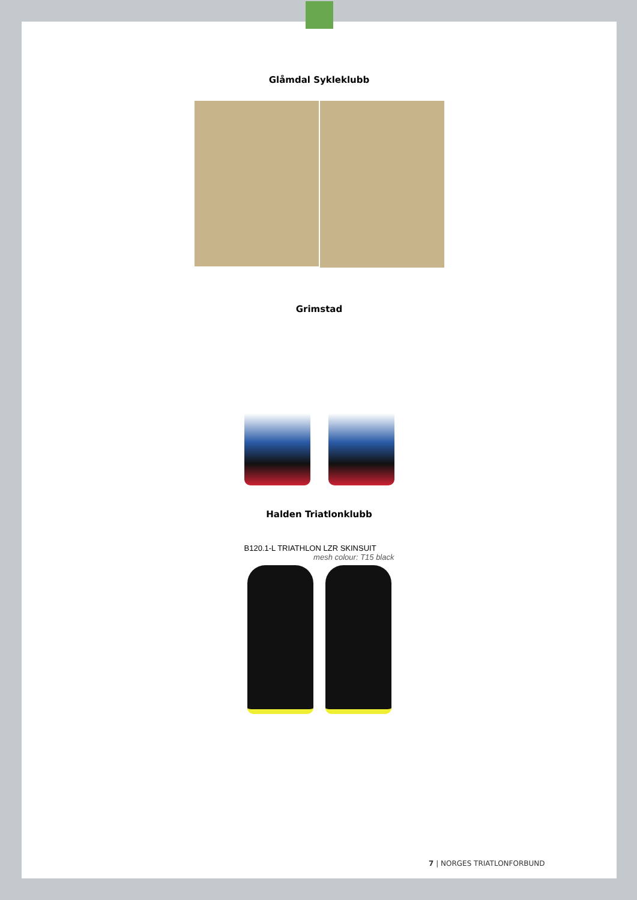Glåmdal Sykleklubb
Grimstad
Halden Triatlonklubb
B120.1-L TRIATHLON LZR SKINSUIT
mesh colour: T15 black
7 | NORGES TRIATLONFORBUND